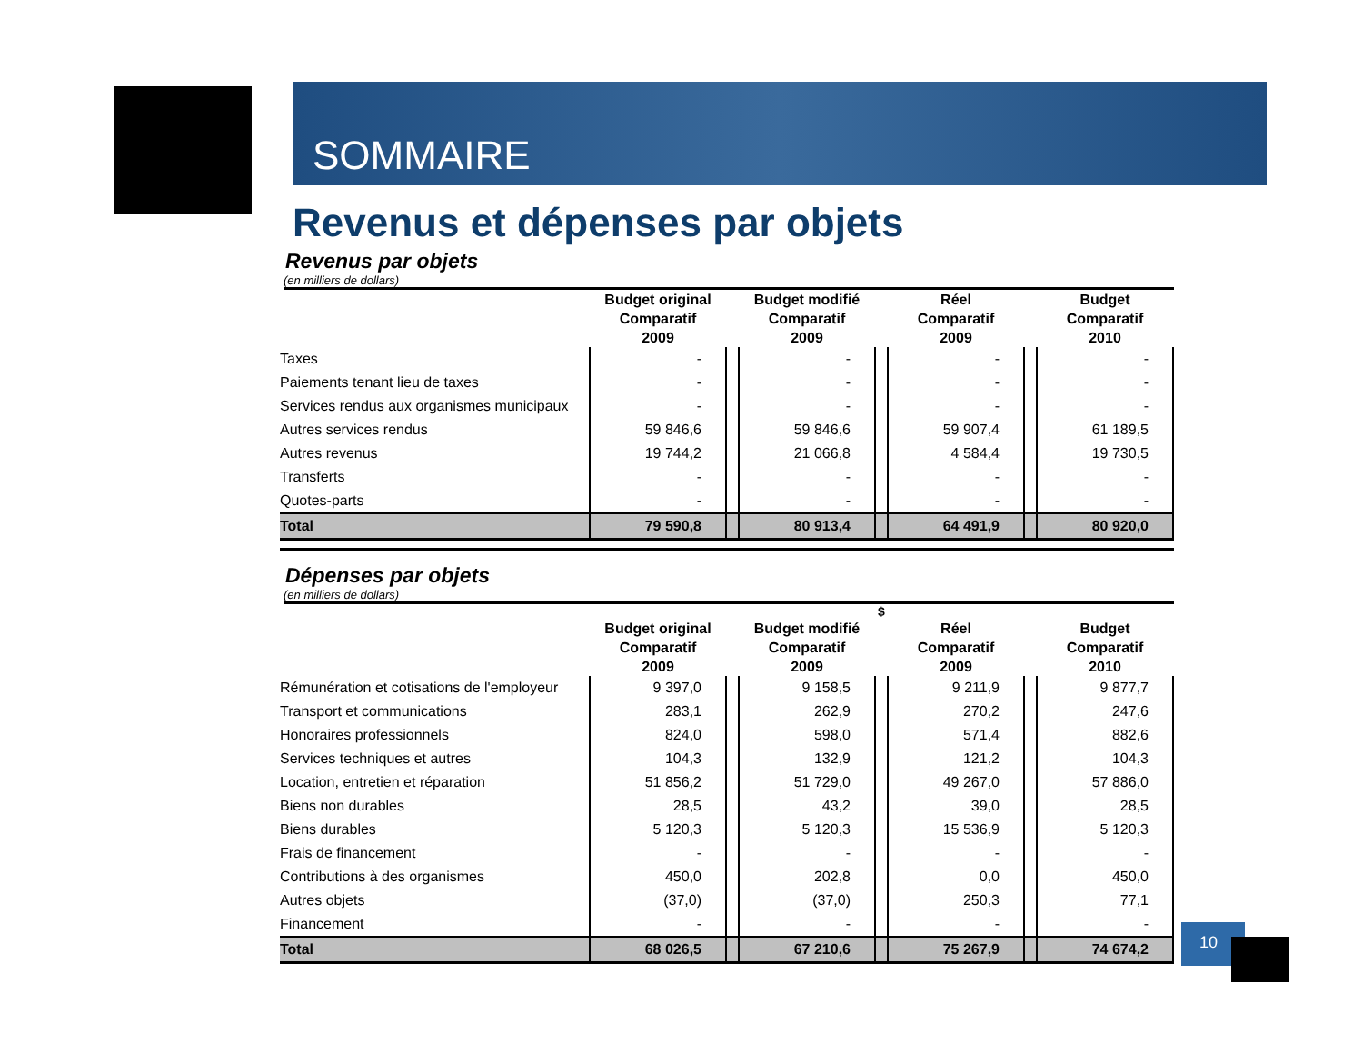SOMMAIRE
Revenus et dépenses par objets
Revenus par objets
(en milliers de dollars)
| | Budget original Comparatif 2009 | | Budget modifié Comparatif 2009 | | Réel Comparatif 2009 | | Budget Comparatif 2010 |
| --- | --- | --- | --- | --- | --- | --- | --- |
| Taxes | - | | - | | - | | - |
| Paiements tenant lieu de taxes | - | | - | | - | | - |
| Services rendus aux organismes municipaux | - | | - | | - | | - |
| Autres services rendus | 59 846,6 | | 59 846,6 | | 59 907,4 | | 61 189,5 |
| Autres revenus | 19 744,2 | | 21 066,8 | | 4 584,4 | | 19 730,5 |
| Transferts | - | | - | | - | | - |
| Quotes-parts | - | | - | | - | | - |
| Total | 79 590,8 | | 80 913,4 | | 64 491,9 | | 80 920,0 |
Dépenses par objets
(en milliers de dollars)
$
| | Budget original Comparatif 2009 | | Budget modifié Comparatif 2009 | | Réel Comparatif 2009 | | Budget Comparatif 2010 |
| --- | --- | --- | --- | --- | --- | --- | --- |
| Rémunération et cotisations de l'employeur | 9 397,0 | | 9 158,5 | | 9 211,9 | | 9 877,7 |
| Transport et communications | 283,1 | | 262,9 | | 270,2 | | 247,6 |
| Honoraires professionnels | 824,0 | | 598,0 | | 571,4 | | 882,6 |
| Services techniques et autres | 104,3 | | 132,9 | | 121,2 | | 104,3 |
| Location, entretien et réparation | 51 856,2 | | 51 729,0 | | 49 267,0 | | 57 886,0 |
| Biens non durables | 28,5 | | 43,2 | | 39,0 | | 28,5 |
| Biens durables | 5 120,3 | | 5 120,3 | | 15 536,9 | | 5 120,3 |
| Frais de financement | - | | - | | - | | - |
| Contributions à des organismes | 450,0 | | 202,8 | | 0,0 | | 450,0 |
| Autres objets | (37,0) | | (37,0) | | 250,3 | | 77,1 |
| Financement | - | | - | | - | | - |
| Total | 68 026,5 | | 67 210,6 | | 75 267,9 | | 74 674,2 |
10